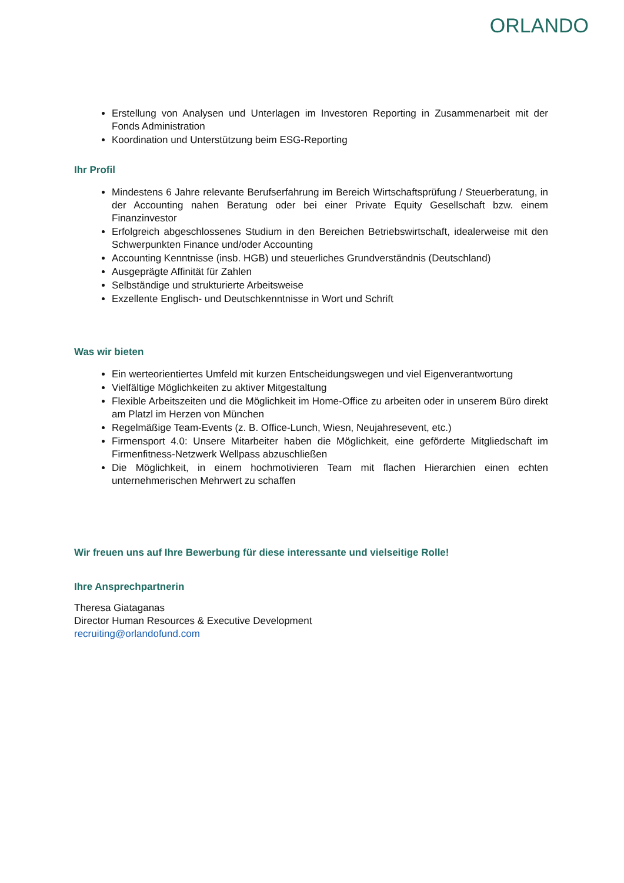ORLANDO
Erstellung von Analysen und Unterlagen im Investoren Reporting in Zusammenarbeit mit der Fonds Administration
Koordination und Unterstützung beim ESG-Reporting
Ihr Profil
Mindestens 6 Jahre relevante Berufserfahrung im Bereich Wirtschaftsprüfung / Steuerberatung, in der Accounting nahen Beratung oder bei einer Private Equity Gesellschaft bzw. einem Finanzinvestor
Erfolgreich abgeschlossenes Studium in den Bereichen Betriebswirtschaft, idealerweise mit den Schwerpunkten Finance und/oder Accounting
Accounting Kenntnisse (insb. HGB) und steuerliches Grundverständnis (Deutschland)
Ausgeprägte Affinität für Zahlen
Selbständige und strukturierte Arbeitsweise
Exzellente Englisch- und Deutschkenntnisse in Wort und Schrift
Was wir bieten
Ein werteorientiertes Umfeld mit kurzen Entscheidungswegen und viel Eigenverantwortung
Vielfältige Möglichkeiten zu aktiver Mitgestaltung
Flexible Arbeitszeiten und die Möglichkeit im Home-Office zu arbeiten oder in unserem Büro direkt am Platzl im Herzen von München
Regelmäßige Team-Events (z. B. Office-Lunch, Wiesn, Neujahresevent, etc.)
Firmensport 4.0: Unsere Mitarbeiter haben die Möglichkeit, eine geförderte Mitgliedschaft im Firmenfitness-Netzwerk Wellpass abzuschließen
Die Möglichkeit, in einem hochmotivieren Team mit flachen Hierarchien einen echten unternehmerischen Mehrwert zu schaffen
Wir freuen uns auf Ihre Bewerbung für diese interessante und vielseitige Rolle!
Ihre Ansprechpartnerin
Theresa Giataganas
Director Human Resources & Executive Development
recruiting@orlandofund.com